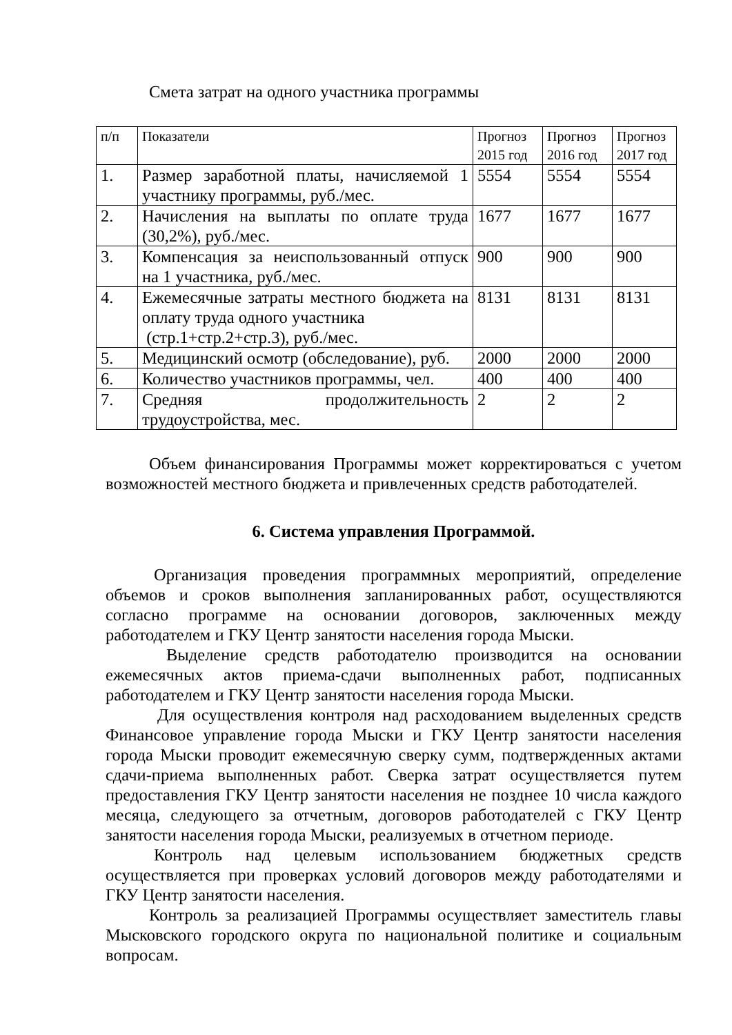Смета затрат на одного участника программы
| п/п | Показатели | Прогноз 2015 год | Прогноз 2016 год | Прогноз 2017 год |
| 1. | Размер заработной платы, начисляемой 1 участнику программы, руб./мес. | 5554 | 5554 | 5554 |
| 2. | Начисления на выплаты по оплате труда (30,2%), руб./мес. | 1677 | 1677 | 1677 |
| 3. | Компенсация за неиспользованный отпуск на 1 участника, руб./мес. | 900 | 900 | 900 |
| 4. | Ежемесячные затраты местного бюджета на оплату труда одного участника (стр.1+стр.2+стр.3), руб./мес. | 8131 | 8131 | 8131 |
| 5. | Медицинский осмотр (обследование), руб. | 2000 | 2000 | 2000 |
| 6. | Количество участников программы, чел. | 400 | 400 | 400 |
| 7. | Средняя продолжительность трудоустройства, мес. | 2 | 2 | 2 |
Объем финансирования Программы может корректироваться с учетом возможностей местного бюджета и привлеченных средств работодателей.
6. Система управления Программой.
Организация проведения программных мероприятий, определение объемов и сроков выполнения запланированных работ, осуществляются согласно программе на основании договоров, заключенных между работодателем и ГКУ Центр занятости населения города Мыски.
Выделение средств работодателю производится на основании ежемесячных актов приема-сдачи выполненных работ, подписанных работодателем и ГКУ Центр занятости населения города Мыски.
Для осуществления контроля над расходованием выделенных средств Финансовое управление города Мыски и ГКУ Центр занятости населения города Мыски проводит ежемесячную сверку сумм, подтвержденных актами сдачи-приема выполненных работ. Сверка затрат осуществляется путем предоставления ГКУ Центр занятости населения не позднее 10 числа каждого месяца, следующего за отчетным, договоров работодателей с ГКУ Центр занятости населения города Мыски, реализуемых в отчетном периоде.
Контроль над целевым использованием бюджетных средств осуществляется при проверках условий договоров между работодателями и ГКУ Центр занятости населения.
Контроль за реализацией Программы осуществляет заместитель главы Мысковского городского округа по национальной политике и социальным вопросам.